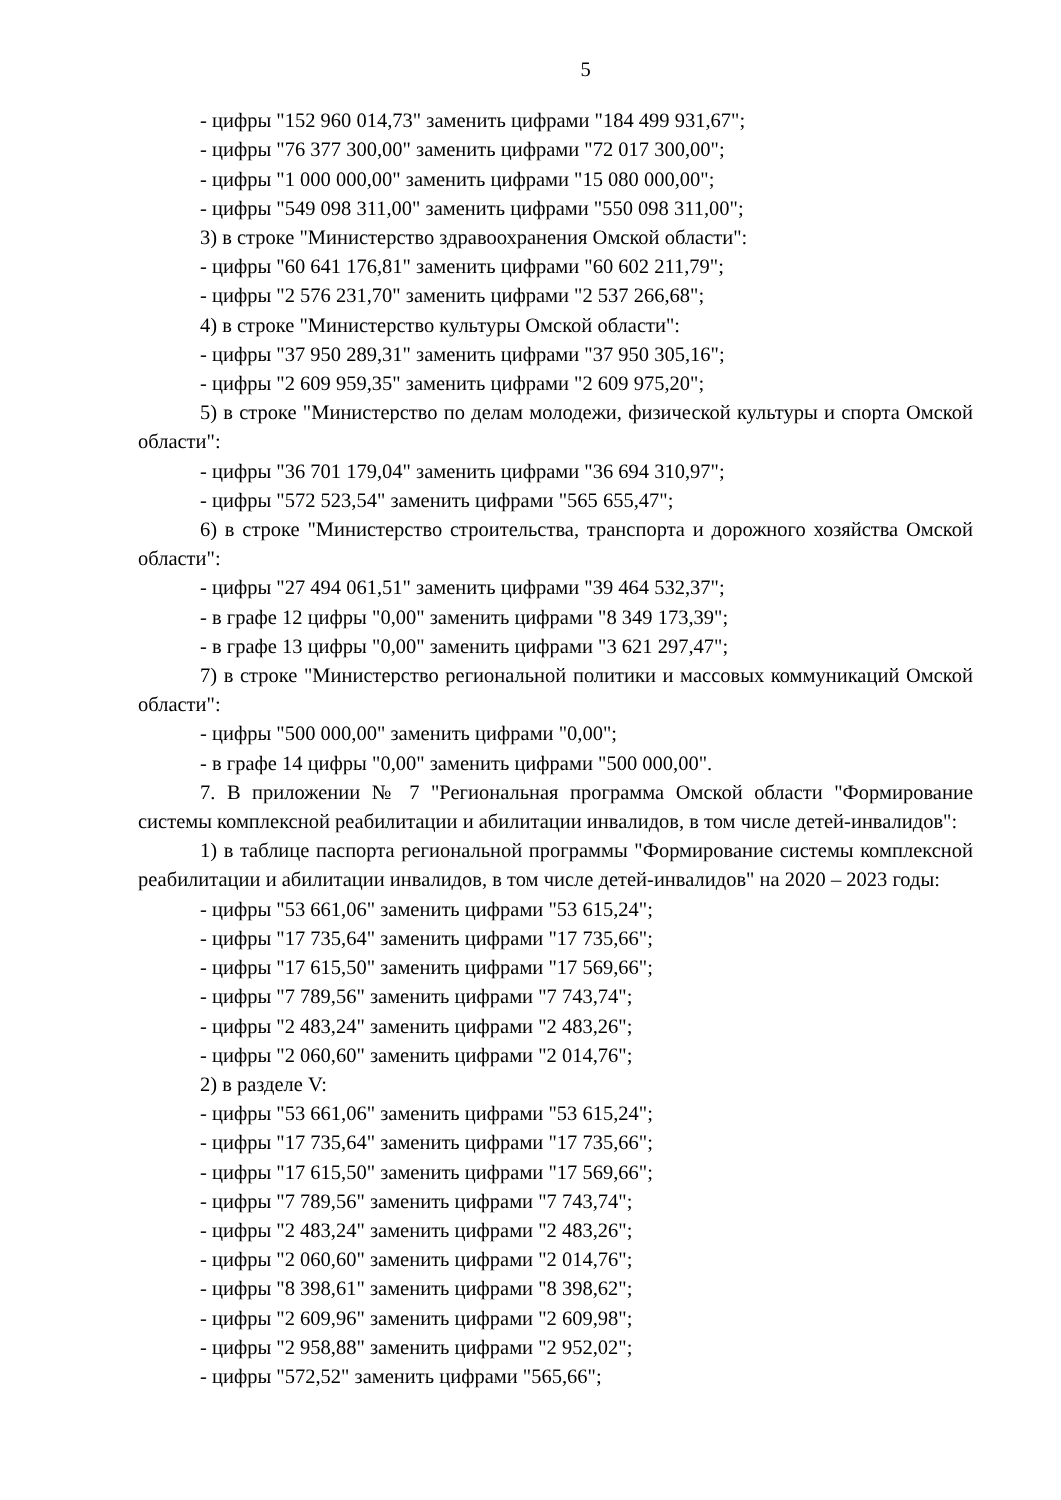5
- цифры "152 960 014,73" заменить цифрами "184 499 931,67";
- цифры "76 377 300,00" заменить цифрами "72 017 300,00";
- цифры "1 000 000,00" заменить цифрами "15 080 000,00";
- цифры "549 098 311,00" заменить цифрами "550 098 311,00";
3) в строке "Министерство здравоохранения Омской области":
- цифры "60 641 176,81" заменить цифрами "60 602 211,79";
- цифры "2 576 231,70" заменить цифрами "2 537 266,68";
4) в строке "Министерство культуры Омской области":
- цифры "37 950 289,31" заменить цифрами "37 950 305,16";
- цифры "2 609 959,35" заменить цифрами "2 609 975,20";
5) в строке "Министерство по делам молодежи, физической культуры и спорта Омской области":
- цифры "36 701 179,04" заменить цифрами "36 694 310,97";
- цифры "572 523,54" заменить цифрами "565 655,47";
6) в строке "Министерство строительства, транспорта и дорожного хозяйства Омской области":
- цифры "27 494 061,51" заменить цифрами "39 464 532,37";
- в графе 12 цифры "0,00" заменить цифрами "8 349 173,39";
- в графе 13 цифры "0,00" заменить цифрами "3 621 297,47";
7) в строке "Министерство региональной политики и массовых коммуникаций Омской области":
- цифры "500 000,00" заменить цифрами "0,00";
- в графе 14 цифры "0,00" заменить цифрами "500 000,00".
7. В приложении № 7 "Региональная программа Омской области "Формирование системы комплексной реабилитации и абилитации инвалидов, в том числе детей-инвалидов":
1) в таблице паспорта региональной программы "Формирование системы комплексной реабилитации и абилитации инвалидов, в том числе детей-инвалидов" на 2020 – 2023 годы:
- цифры "53 661,06" заменить цифрами "53 615,24";
- цифры "17 735,64" заменить цифрами "17 735,66";
- цифры "17 615,50" заменить цифрами "17 569,66";
- цифры "7 789,56" заменить цифрами "7 743,74";
- цифры "2 483,24" заменить цифрами "2 483,26";
- цифры "2 060,60" заменить цифрами "2 014,76";
2) в разделе V:
- цифры "53 661,06" заменить цифрами "53 615,24";
- цифры "17 735,64" заменить цифрами "17 735,66";
- цифры "17 615,50" заменить цифрами "17 569,66";
- цифры "7 789,56" заменить цифрами "7 743,74";
- цифры "2 483,24" заменить цифрами "2 483,26";
- цифры "2 060,60" заменить цифрами "2 014,76";
- цифры "8 398,61" заменить цифрами "8 398,62";
- цифры "2 609,96" заменить цифрами "2 609,98";
- цифры "2 958,88" заменить цифрами "2 952,02";
- цифры "572,52" заменить цифрами "565,66";